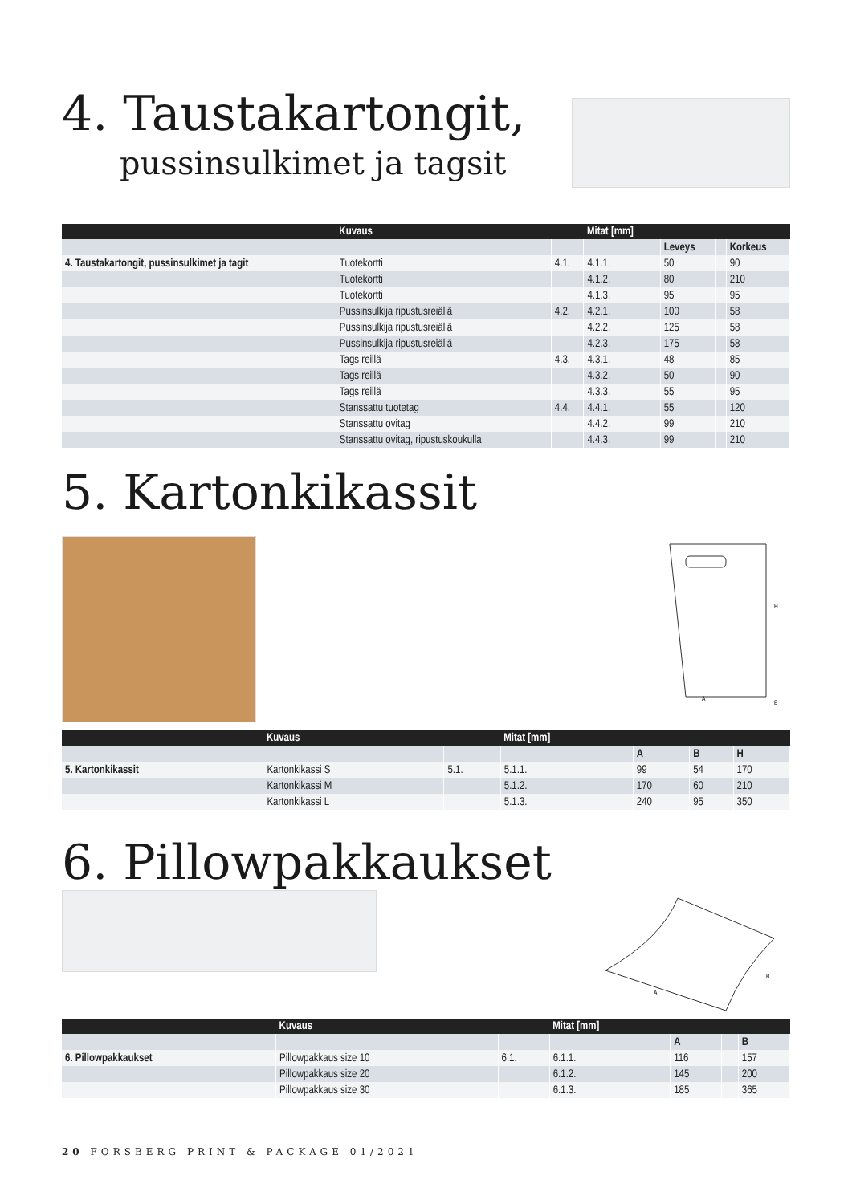4. Taustakartongit,
pussinsulkimet ja tagsit
| | Kuvaus | | Mitat [mm] | | | |
| --- | --- | --- | --- | --- | --- | --- |
| | | | | Leveys | | Korkeus |
| 4. Taustakartongit, pussinsulkimet ja tagit | Tuotekortti | 4.1. | 4.1.1. | 50 | | 90 |
| | Tuotekortti | | 4.1.2. | 80 | | 210 |
| | Tuotekortti | | 4.1.3. | 95 | | 95 |
| | Pussinsulkija ripustusreiällä | 4.2. | 4.2.1. | 100 | | 58 |
| | Pussinsulkija ripustusreiällä | | 4.2.2. | 125 | | 58 |
| | Pussinsulkija ripustusreiällä | | 4.2.3. | 175 | | 58 |
| | Tags reillä | 4.3. | 4.3.1. | 48 | | 85 |
| | Tags reillä | | 4.3.2. | 50 | | 90 |
| | Tags reillä | | 4.3.3. | 55 | | 95 |
| | Stanssattu tuotetag | 4.4. | 4.4.1. | 55 | | 120 |
| | Stanssattu ovitag | | 4.4.2. | 99 | | 210 |
| | Stanssattu ovitag, ripustuskoukulla | | 4.4.3. | 99 | | 210 |
5. Kartonkikassit
H
A
B
| | Kuvaus | | Mitat [mm] | | | |
| --- | --- | --- | --- | --- | --- | --- |
| | | | | A | B | H |
| 5. Kartonkikassit | Kartonkikassi S | 5.1. | 5.1.1. | 99 | 54 | 170 |
| | Kartonkikassi M | | 5.1.2. | 170 | 60 | 210 |
| | Kartonkikassi L | | 5.1.3. | 240 | 95 | 350 |
6. Pillowpakkaukset
A
B
| | Kuvaus | | Mitat [mm] | | | |
| --- | --- | --- | --- | --- | --- | --- |
| | | | | A | | B |
| 6. Pillowpakkaukset | Pillowpakkaus size 10 | 6.1. | 6.1.1. | 116 | | 157 |
| | Pillowpakkaus size 20 | | 6.1.2. | 145 | | 200 |
| | Pillowpakkaus size 30 | | 6.1.3. | 185 | | 365 |
20 FORSBERG PRINT & PACKAGE 01/2021